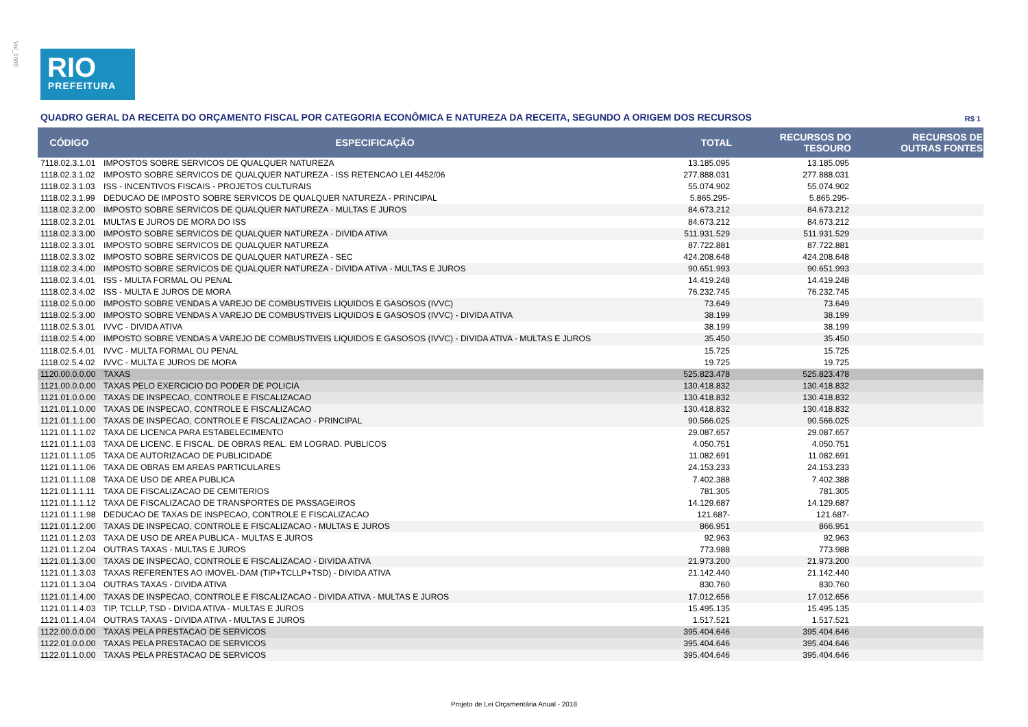Vol_1600
RIO
PREFEITURA
QUADRO GERAL DA RECEITA DO ORÇAMENTO FISCAL POR CATEGORIA ECONÔMICA E NATUREZA DA RECEITA, SEGUNDO A ORIGEM DOS RECURSOS R$ 1
| CÓDIGO | ESPECIFICAÇÃO | TOTAL | RECURSOS DO TESOURO | RECURSOS DE OUTRAS FONTES |
| --- | --- | --- | --- | --- |
| 7118.02.3.1.01 | IMPOSTOS SOBRE SERVICOS DE QUALQUER NATUREZA | 13.185.095 | 13.185.095 | |
| 1118.02.3.1.02 | IMPOSTO SOBRE SERVICOS DE QUALQUER NATUREZA - ISS RETENCAO LEI 4452/06 | 277.888.031 | 277.888.031 | |
| 1118.02.3.1.03 | ISS - INCENTIVOS FISCAIS - PROJETOS CULTURAIS | 55.074.902 | 55.074.902 | |
| 1118.02.3.1.99 | DEDUCAO DE IMPOSTO SOBRE SERVICOS DE QUALQUER NATUREZA - PRINCIPAL | 5.865.295- | 5.865.295- | |
| 1118.02.3.2.00 | IMPOSTO SOBRE SERVICOS DE QUALQUER NATUREZA - MULTAS E JUROS | 84.673.212 | 84.673.212 | |
| 1118.02.3.2.01 | MULTAS E JUROS DE MORA DO ISS | 84.673.212 | 84.673.212 | |
| 1118.02.3.3.00 | IMPOSTO SOBRE SERVICOS DE QUALQUER NATUREZA - DIVIDA ATIVA | 511.931.529 | 511.931.529 | |
| 1118.02.3.3.01 | IMPOSTO SOBRE SERVICOS DE QUALQUER NATUREZA | 87.722.881 | 87.722.881 | |
| 1118.02.3.3.02 | IMPOSTO SOBRE SERVICOS DE QUALQUER NATUREZA - SEC | 424.208.648 | 424.208.648 | |
| 1118.02.3.4.00 | IMPOSTO SOBRE SERVICOS DE QUALQUER NATUREZA - DIVIDA ATIVA - MULTAS E JUROS | 90.651.993 | 90.651.993 | |
| 1118.02.3.4.01 | ISS - MULTA FORMAL OU PENAL | 14.419.248 | 14.419.248 | |
| 1118.02.3.4.02 | ISS - MULTA E JUROS DE MORA | 76.232.745 | 76.232.745 | |
| 1118.02.5.0.00 | IMPOSTO SOBRE VENDAS A VAREJO DE COMBUSTIVEIS LIQUIDOS E GASOSOS (IVVC) | 73.649 | 73.649 | |
| 1118.02.5.3.00 | IMPOSTO SOBRE VENDAS A VAREJO DE COMBUSTIVEIS LIQUIDOS E GASOSOS (IVVC) - DIVIDA ATIVA | 38.199 | 38.199 | |
| 1118.02.5.3.01 | IVVC - DIVIDA ATIVA | 38.199 | 38.199 | |
| 1118.02.5.4.00 | IMPOSTO SOBRE VENDAS A VAREJO DE COMBUSTIVEIS LIQUIDOS E GASOSOS (IVVC) - DIVIDA ATIVA - MULTAS E JUROS | 35.450 | 35.450 | |
| 1118.02.5.4.01 | IVVC - MULTA FORMAL OU PENAL | 15.725 | 15.725 | |
| 1118.02.5.4.02 | IVVC - MULTA E JUROS DE MORA | 19.725 | 19.725 | |
| 1120.00.0.0.00 | TAXAS | 525.823.478 | 525.823.478 | |
| 1121.00.0.0.00 | TAXAS PELO EXERCICIO DO PODER DE POLICIA | 130.418.832 | 130.418.832 | |
| 1121.01.0.0.00 | TAXAS DE INSPECAO, CONTROLE E FISCALIZACAO | 130.418.832 | 130.418.832 | |
| 1121.01.1.0.00 | TAXAS DE INSPECAO, CONTROLE E FISCALIZACAO | 130.418.832 | 130.418.832 | |
| 1121.01.1.1.00 | TAXAS DE INSPECAO, CONTROLE E FISCALIZACAO - PRINCIPAL | 90.566.025 | 90.566.025 | |
| 1121.01.1.1.02 | TAXA DE LICENCA PARA ESTABELECIMENTO | 29.087.657 | 29.087.657 | |
| 1121.01.1.1.03 | TAXA DE LICENC. E FISCAL. DE OBRAS REAL. EM LOGRAD. PUBLICOS | 4.050.751 | 4.050.751 | |
| 1121.01.1.1.05 | TAXA DE AUTORIZACAO DE PUBLICIDADE | 11.082.691 | 11.082.691 | |
| 1121.01.1.1.06 | TAXA DE OBRAS EM AREAS PARTICULARES | 24.153.233 | 24.153.233 | |
| 1121.01.1.1.08 | TAXA DE USO DE AREA PUBLICA | 7.402.388 | 7.402.388 | |
| 1121.01.1.1.11 | TAXA DE FISCALIZACAO DE CEMITERIOS | 781.305 | 781.305 | |
| 1121.01.1.1.12 | TAXA DE FISCALIZACAO DE TRANSPORTES DE PASSAGEIROS | 14.129.687 | 14.129.687 | |
| 1121.01.1.1.98 | DEDUCAO DE TAXAS DE INSPECAO, CONTROLE E FISCALIZACAO | 121.687- | 121.687- | |
| 1121.01.1.2.00 | TAXAS DE INSPECAO, CONTROLE E FISCALIZACAO - MULTAS E JUROS | 866.951 | 866.951 | |
| 1121.01.1.2.03 | TAXA DE USO DE AREA PUBLICA - MULTAS E JUROS | 92.963 | 92.963 | |
| 1121.01.1.2.04 | OUTRAS TAXAS - MULTAS E JUROS | 773.988 | 773.988 | |
| 1121.01.1.3.00 | TAXAS DE INSPECAO, CONTROLE E FISCALIZACAO - DIVIDA ATIVA | 21.973.200 | 21.973.200 | |
| 1121.01.1.3.03 | TAXAS REFERENTES AO IMOVEL-DAM (TIP+TCLLP+TSD) - DIVIDA ATIVA | 21.142.440 | 21.142.440 | |
| 1121.01.1.3.04 | OUTRAS TAXAS - DIVIDA ATIVA | 830.760 | 830.760 | |
| 1121.01.1.4.00 | TAXAS DE INSPECAO, CONTROLE E FISCALIZACAO - DIVIDA ATIVA - MULTAS E JUROS | 17.012.656 | 17.012.656 | |
| 1121.01.1.4.03 | TIP, TCLLP, TSD - DIVIDA ATIVA - MULTAS E JUROS | 15.495.135 | 15.495.135 | |
| 1121.01.1.4.04 | OUTRAS TAXAS - DIVIDA ATIVA - MULTAS E JUROS | 1.517.521 | 1.517.521 | |
| 1122.00.0.0.00 | TAXAS PELA PRESTACAO DE SERVICOS | 395.404.646 | 395.404.646 | |
| 1122.01.0.0.00 | TAXAS PELA PRESTACAO DE SERVICOS | 395.404.646 | 395.404.646 | |
| 1122.01.1.0.00 | TAXAS PELA PRESTACAO DE SERVICOS | 395.404.646 | 395.404.646 | |
Projeto de Lei Orçamentária Anual - 2018